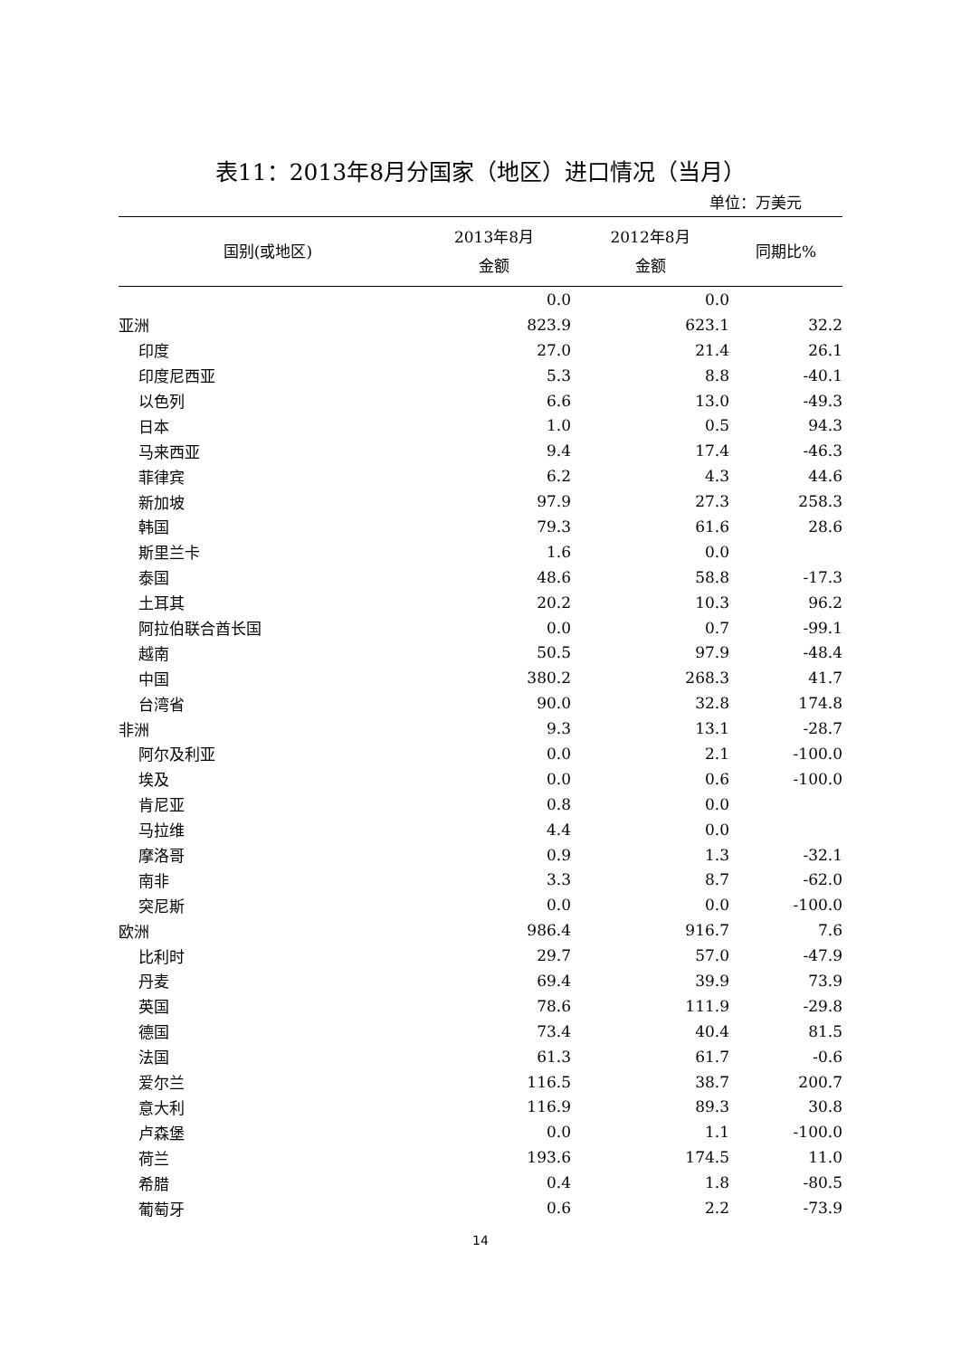表11：2013年8月分国家（地区）进口情况（当月）
单位：万美元
| 国别(或地区) | 2013年8月 金额 | 2012年8月 金额 | 同期比% |
| --- | --- | --- | --- |
| | 0.0 | 0.0 | |
| 亚洲 | 823.9 | 623.1 | 32.2 |
| 印度 | 27.0 | 21.4 | 26.1 |
| 印度尼西亚 | 5.3 | 8.8 | -40.1 |
| 以色列 | 6.6 | 13.0 | -49.3 |
| 日本 | 1.0 | 0.5 | 94.3 |
| 马来西亚 | 9.4 | 17.4 | -46.3 |
| 菲律宾 | 6.2 | 4.3 | 44.6 |
| 新加坡 | 97.9 | 27.3 | 258.3 |
| 韩国 | 79.3 | 61.6 | 28.6 |
| 斯里兰卡 | 1.6 | 0.0 | |
| 泰国 | 48.6 | 58.8 | -17.3 |
| 土耳其 | 20.2 | 10.3 | 96.2 |
| 阿拉伯联合酋长国 | 0.0 | 0.7 | -99.1 |
| 越南 | 50.5 | 97.9 | -48.4 |
| 中国 | 380.2 | 268.3 | 41.7 |
| 台湾省 | 90.0 | 32.8 | 174.8 |
| 非洲 | 9.3 | 13.1 | -28.7 |
| 阿尔及利亚 | 0.0 | 2.1 | -100.0 |
| 埃及 | 0.0 | 0.6 | -100.0 |
| 肯尼亚 | 0.8 | 0.0 | |
| 马拉维 | 4.4 | 0.0 | |
| 摩洛哥 | 0.9 | 1.3 | -32.1 |
| 南非 | 3.3 | 8.7 | -62.0 |
| 突尼斯 | 0.0 | 0.0 | -100.0 |
| 欧洲 | 986.4 | 916.7 | 7.6 |
| 比利时 | 29.7 | 57.0 | -47.9 |
| 丹麦 | 69.4 | 39.9 | 73.9 |
| 英国 | 78.6 | 111.9 | -29.8 |
| 德国 | 73.4 | 40.4 | 81.5 |
| 法国 | 61.3 | 61.7 | -0.6 |
| 爱尔兰 | 116.5 | 38.7 | 200.7 |
| 意大利 | 116.9 | 89.3 | 30.8 |
| 卢森堡 | 0.0 | 1.1 | -100.0 |
| 荷兰 | 193.6 | 174.5 | 11.0 |
| 希腊 | 0.4 | 1.8 | -80.5 |
| 葡萄牙 | 0.6 | 2.2 | -73.9 |
14